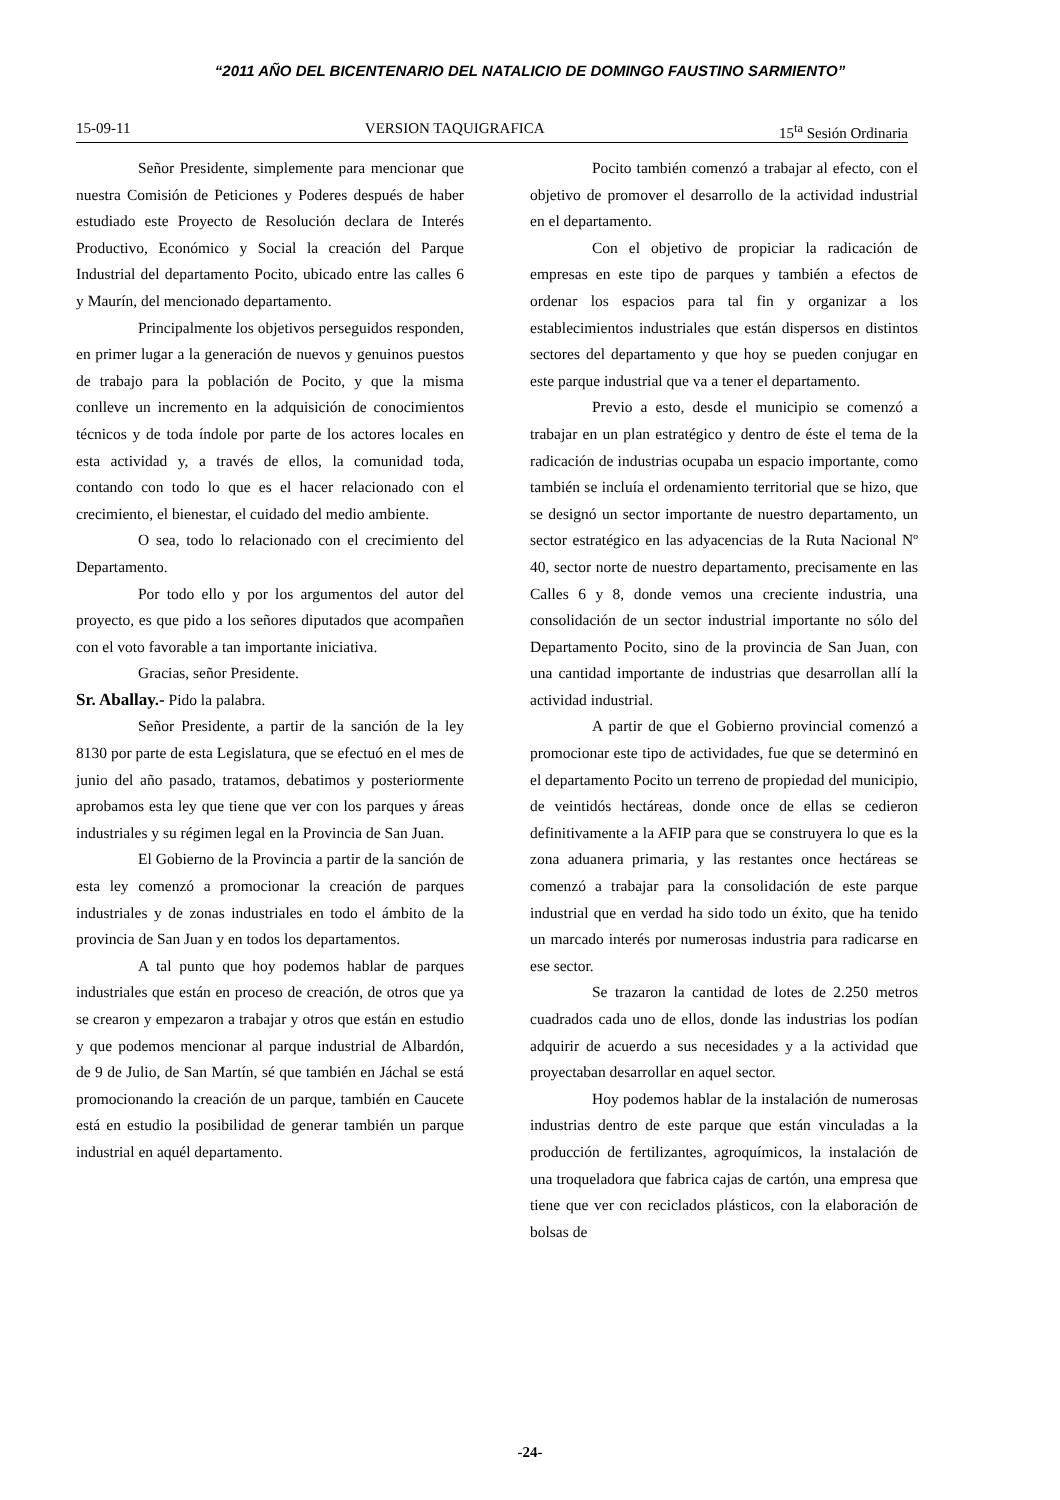“2011 AÑO DEL BICENTENARIO DEL NATALICIO DE DOMINGO FAUSTINO SARMIENTO”
15-09-11 VERSION TAQUIGRAFICA 15<sup>ta</sup> Sesión Ordinaria
Señor Presidente, simplemente para mencionar que nuestra Comisión de Peticiones y Poderes después de haber estudiado este Proyecto de Resolución declara de Interés Productivo, Económico y Social la creación del Parque Industrial del departamento Pocito, ubicado entre las calles 6 y Maurín, del mencionado departamento.
Principalmente los objetivos perseguidos responden, en primer lugar a la generación de nuevos y genuinos puestos de trabajo para la población de Pocito, y que la misma conlleve un incremento en la adquisición de conocimientos técnicos y de toda índole por parte de los actores locales en esta actividad y, a través de ellos, la comunidad toda, contando con todo lo que es el hacer relacionado con el crecimiento, el bienestar, el cuidado del medio ambiente.
O sea, todo lo relacionado con el crecimiento del Departamento.
Por todo ello y por los argumentos del autor del proyecto, es que pido a los señores diputados que acompañen con el voto favorable a tan importante iniciativa.
Gracias, señor Presidente.
Sr. Aballay.- Pido la palabra.
Señor Presidente, a partir de la sanción de la ley 8130 por parte de esta Legislatura, que se efectuó en el mes de junio del año pasado, tratamos, debatimos y posteriormente aprobamos esta ley que tiene que ver con los parques y áreas industriales y su régimen legal en la Provincia de San Juan.
El Gobierno de la Provincia a partir de la sanción de esta ley comenzó a promocionar la creación de parques industriales y de zonas industriales en todo el ámbito de la provincia de San Juan y en todos los departamentos.
A tal punto que hoy podemos hablar de parques industriales que están en proceso de creación, de otros que ya se crearon y empezaron a trabajar y otros que están en estudio y que podemos mencionar al parque industrial de Albardón, de 9 de Julio, de San Martín, sé que también en Jáchal se está promocionando la creación de un parque, también en Caucete está en estudio la posibilidad de generar también un parque industrial en aquél departamento.
Pocito también comenzó a trabajar al efecto, con el objetivo de promover el desarrollo de la actividad industrial en el departamento.
Con el objetivo de propiciar la radicación de empresas en este tipo de parques y también a efectos de ordenar los espacios para tal fin y organizar a los establecimientos industriales que están dispersos en distintos sectores del departamento y que hoy se pueden conjugar en este parque industrial que va a tener el departamento.
Previo a esto, desde el municipio se comenzó a trabajar en un plan estratégico y dentro de éste el tema de la radicación de industrias ocupaba un espacio importante, como también se incluía el ordenamiento territorial que se hizo, que se designó un sector importante de nuestro departamento, un sector estratégico en las adyacencias de la Ruta Nacional Nº 40, sector norte de nuestro departamento, precisamente en las Calles 6 y 8, donde vemos una creciente industria, una consolidación de un sector industrial importante no sólo del Departamento Pocito, sino de la provincia de San Juan, con una cantidad importante de industrias que desarrollan allí la actividad industrial.
A partir de que el Gobierno provincial comenzó a promocionar este tipo de actividades, fue que se determinó en el departamento Pocito un terreno de propiedad del municipio, de veintidós hectáreas, donde once de ellas se cedieron definitivamente a la AFIP para que se construyera lo que es la zona aduanera primaria, y las restantes once hectáreas se comenzó a trabajar para la consolidación de este parque industrial que en verdad ha sido todo un éxito, que ha tenido un marcado interés por numerosas industria para radicarse en ese sector.
Se trazaron la cantidad de lotes de 2.250 metros cuadrados cada uno de ellos, donde las industrias los podían adquirir de acuerdo a sus necesidades y a la actividad que proyectaban desarrollar en aquel sector.
Hoy podemos hablar de la instalación de numerosas industrias dentro de este parque que están vinculadas a la producción de fertilizantes, agroquímicos, la instalación de una troqueladora que fabrica cajas de cartón, una empresa que tiene que ver con reciclados plásticos, con la elaboración de bolsas de
-24-